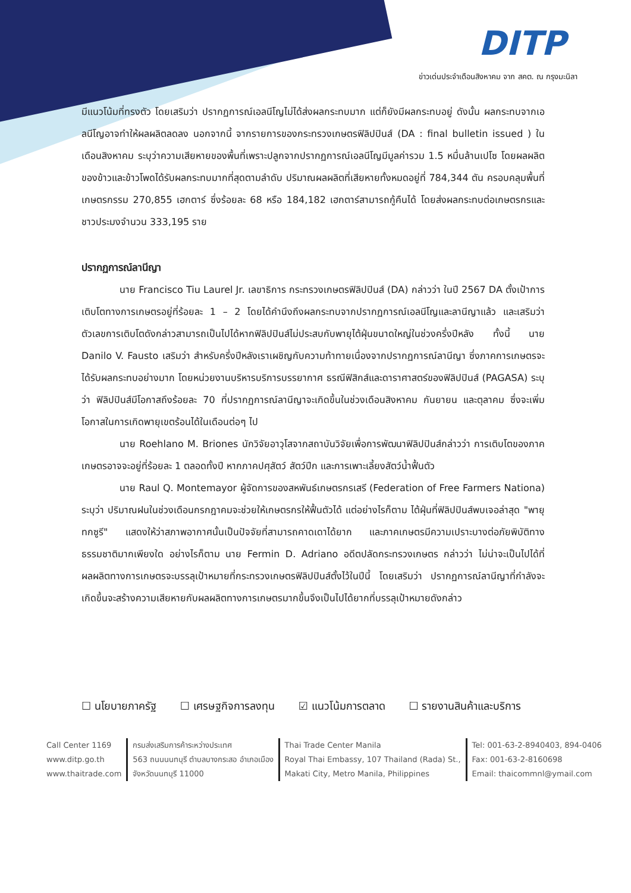DITP
ข่าวเด่นประจำเดือนสิงหาคม จาก สคต. ณ กรุงมะนิลา
มีแนวโน้มที่ทรงตัว โดยเสริมว่า ปรากฏการณ์เอลนีโญไม่ได้ส่งผลกระทบมาก แต่ก็ยังมีผลกระทบอยู่ ดังนั้น ผลกระทบจากเอลนีโญอาจทำให้ผลผลิตลดลง นอกจากนี้ จากรายการของกระทรวงเกษตรฟิลิปปินส์ (DA : final bulletin issued ) ในเดือนสิงหาคม ระบุว่าความเสียหายของพื้นที่เพราะปลูกจากปรากฏการณ์เอลนีโญมีมูลค่ารวม 1.5 หมื่นล้านเปโซ โดยผลผลิตของข้าวและข้าวโพดได้รับผลกระทบมากที่สุดตามลำดับ ปริมาณผลผลิตที่เสียหายทั้งหมดอยู่ที่ 784,344 ตัน ครอบคลุมพื้นที่เกษตรกรรม 270,855 เฮกตาร์ ซึ่งร้อยละ 68 หรือ 184,182 เฮกตาร์สามารถกู้คืนได้ โดยส่งผลกระทบต่อเกษตรกรและชาวประมงจำนวน 333,195 ราย
ปรากฏการณ์ลานีญา
นาย Francisco Tiu Laurel Jr. เลขาธิการ กระทรวงเกษตรฟิลิปปินส์ (DA) กล่าวว่า ในปี 2567 DA ตั้งเป้าการเติบโตทางการเกษตรอยู่ที่ร้อยละ 1 – 2 โดยได้คำนึงถึงผลกระทบจากปรากฏการณ์เอลนีโญและลานีญาแล้ว และเสริมว่าตัวเลขการเติบโตดังกล่าวสามารถเป็นไปได้หากฟิลิปปินส์ไม่ประสบกับพายุไต้ฝุ่นขนาดใหญ่ในช่วงครึ่งปีหลัง ทั้งนี้ นาย Danilo V. Fausto เสริมว่า สำหรับครึ่งปีหลังเราเผชิญกับความท้าทายเนื่องจากปรากฏการณ์ลานีญา ซึ่งภาคการเกษตรจะได้รับผลกระทบอย่างมาก โดยหน่วยงานบริหารบริการบรรยากาศ ธรณีฟิสิกส์และดาราศาสตร์ของฟิลิปปินส์ (PAGASA) ระบุว่า ฟิลิปปินส์มีโอกาสถึงร้อยละ 70 ที่ปรากฏการณ์ลานีญาจะเกิดขึ้นในช่วงเดือนสิงหาคม กันยายน และตุลาคม ซึ่งจะเพิ่มโอกาสในการเกิดพายุเขตร้อนได้ในเดือนต่อๆ ไป
นาย Roehlano M. Briones นักวิจัยอาวุโสจากสถาบันวิจัยเพื่อการพัฒนาฟิลิปปินส์กล่าวว่า การเติบโตของภาคเกษตรอาจจะอยู่ที่ร้อยละ 1 ตลอดทั้งปี หากภาคปศุสัตว์ สัตว์ปีก และการเพาะเลี้ยงสัตว์น้ำฟื้นตัว
นาย Raul Q. Montemayor ผู้จัดการของสหพันธ์เกษตรกรเสรี (Federation of Free Farmers Nationa) ระบุว่า ปริมาณฝนในช่วงเดือนกรกฎาคมจะช่วยให้เกษตรกรให้ฟื้นตัวได้ แต่อย่างไรก็ตาม ไต้ฝุ่นที่ฟิลิปปินส์พบเจอล่าสุด "พายุทกซูรี" แสดงให้ว่าสภาพอากาศนั้นเป็นปัจจัยที่สามารถคาดเดาได้ยาก และภาคเกษตรมีความเปราะบางต่อภัยพิบัติทางธรรมชาติมากเพียงใด อย่างไรก็ตาม นาย Fermin D. Adriano อดีตปลัดกระทรวงเกษตร กล่าวว่า ไม่น่าจะเป็นไปได้ที่ผลผลิตทางการเกษตรจะบรรลุเป้าหมายที่กระทรวงเกษตรฟิลิปปินส์ตั้งไว้ในปีนี้ โดยเสริมว่า ปรากฏการณ์ลานีญาที่กำลังจะเกิดขึ้นจะสร้างความเสียหายกับผลผลิตทางการเกษตรมากขึ้นจึงเป็นไปได้ยากที่บรรลุเป้าหมายดังกล่าว
☐ นโยบายภาครัฐ ☐ เศรษฐกิจการลงทุน ☑ แนวโน้มการตลาด ☐ รายงานสินค้าและบริการ
Call Center 1169
www.ditp.go.th
www.thaitrade.com
กรมส่งเสริมการค้าระหว่างประเทศ
563 ถนนนนทบุรี ตำบลบางกระสอ อำเภอเมือง
จังหวัดนนทบุรี 11000
Thai Trade Center Manila
Royal Thai Embassy, 107 Thailand (Rada) St.,
Makati City, Metro Manila, Philippines
Tel: 001-63-2-8940403, 894-0406
Fax: 001-63-2-8160698
Email: thaicommnl@ymail.com